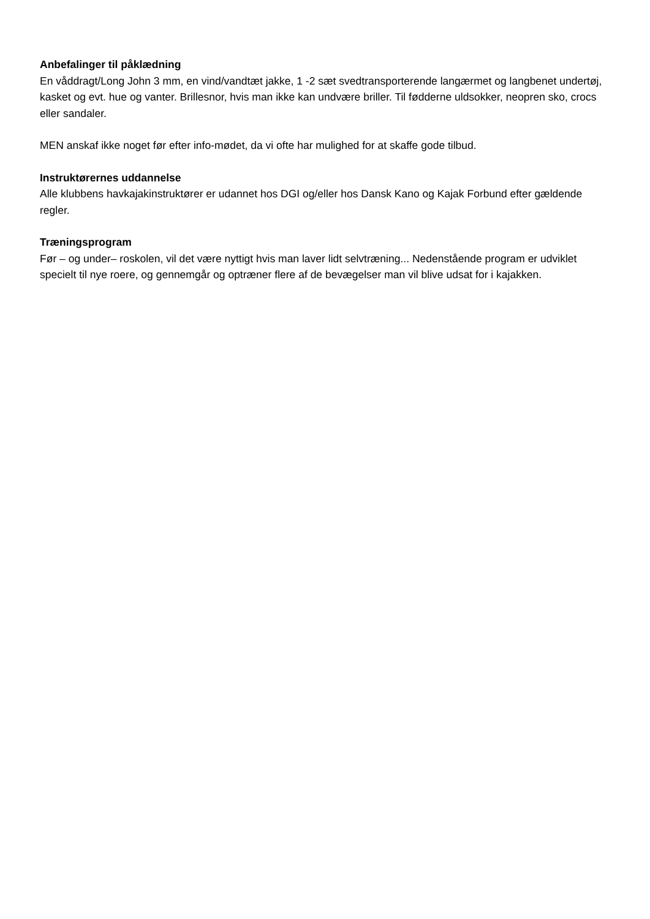Anbefalinger til påklædning
En våddragt/Long John 3 mm, en vind/vandtæt jakke, 1 -2 sæt svedtransporterende langærmet og langbenet undertøj, kasket og evt. hue og vanter. Brillesnor, hvis man ikke kan undvære briller. Til fødderne uldsokker, neopren sko, crocs eller sandaler.
MEN anskaf ikke noget før efter info-mødet, da vi ofte har mulighed for at skaffe gode tilbud.
Instruktørernes uddannelse
Alle klubbens havkajakinstruktører er udannet hos DGI og/eller hos Dansk Kano og Kajak Forbund efter gældende regler.
Træningsprogram
Før – og under– roskolen, vil det være nyttigt hvis man laver lidt selvtræning... Nedenstående program er udviklet specielt til nye roere, og gennemgår og optræner flere af de bevægelser man vil blive udsat for i kajakken.